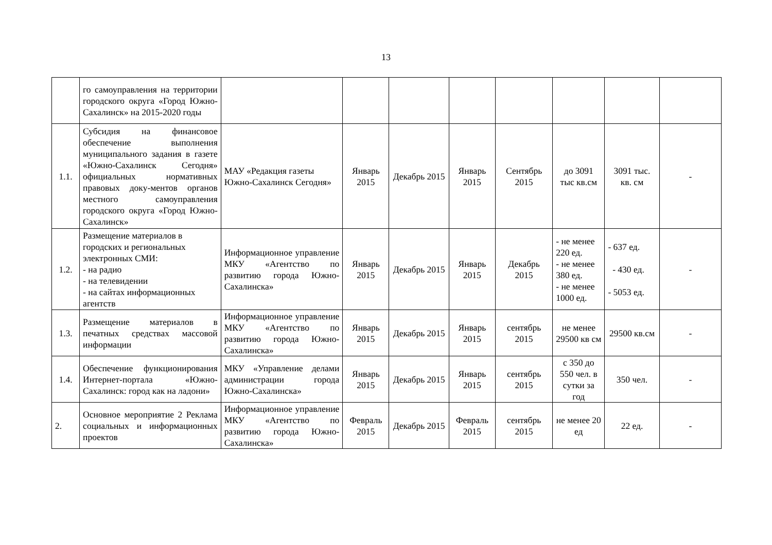13
| | го самоуправления на территории городского округа «Город Южно-Сахалинск» на 2015-2020 годы | | | | | | | | |
| 1.1. | Субсидия на финансовое обеспечение выполнения муниципального задания в газете «Южно-Сахалинск Сегодня» официальных нормативных правовых доку-ментов органов местного самоуправления городского округа «Город Южно-Сахалинск» | МАУ «Редакция газеты Южно-Сахалинск Сегодня» | Январь 2015 | Декабрь 2015 | Январь 2015 | Сентябрь 2015 | до 3091 тыс кв.см | 3091 тыс. кв. см | - |
| 1.2. | Размещение материалов в городских и региональных электронных СМИ: - на радио - на телевидении - на сайтах информационных агентств | Информационное управление МКУ «Агентство по развитию города Южно-Сахалинска» | Январь 2015 | Декабрь 2015 | Январь 2015 | Декабрь 2015 | - не менее 220 ед. - не менее 380 ед. - не менее 1000 ед. | - 637 ед. - 430 ед. - 5053 ед. | - |
| 1.3. | Размещение материалов в печатных средствах массовой информации | Информационное управление МКУ «Агентство по развитию города Южно-Сахалинска» | Январь 2015 | Декабрь 2015 | Январь 2015 | сентябрь 2015 | не менее 29500 кв см | 29500 кв.см | - |
| 1.4. | Обеспечение функционирования Интернет-портала «Южно-Сахалинск: город как на ладони» | МКУ «Управление делами администрации города Южно-Сахалинска» | Январь 2015 | Декабрь 2015 | Январь 2015 | сентябрь 2015 | с 350 до 550 чел. в сутки за год | 350 чел. | - |
| 2. | Основное мероприятие 2 Реклама социальных и информационных проектов | Информационное управление МКУ «Агентство по развитию города Южно-Сахалинска» | Февраль 2015 | Декабрь 2015 | Февраль 2015 | сентябрь 2015 | не менее 20 ед | 22 ед. | - |